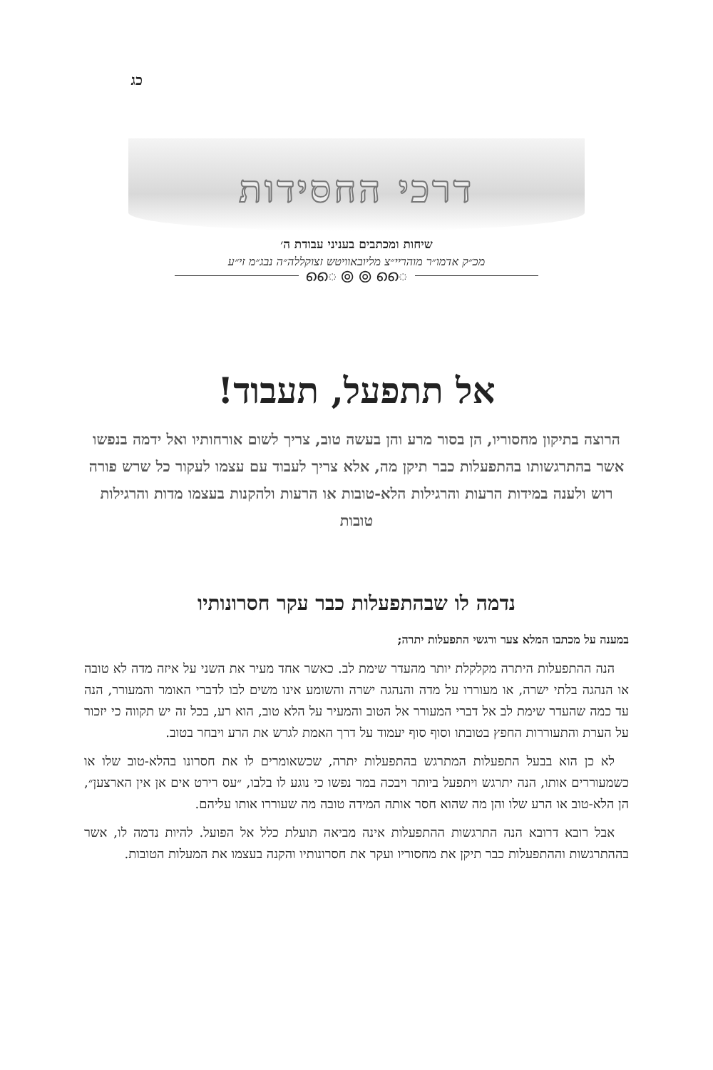כג
דרכי החסידות
שיחות ומכתבים בעניני עבודת ה׳
מכ״ק אדמו״ר מוהריי״צ מליובאוויטש זצוקללה״ה נבג״מ זי״ע
ൈ ⦾ ⦾ ൈ
אל תתפעל, תעבוד!
הרוצה בתיקון מחסוריו, הן בסור מרע והן בעשה טוב, צריך לשום אורחותיו ואל ידמה בנפשו אשר בהתרגשותו בהתפעלות כבר תיקן מה, אלא צריך לעבוד עם עצמו לעקור כל שרש פורה רוש ולענה במידות הרעות והרגילות הלא-טובות או הרעות ולהקנות בעצמו מדות והרגילות טובות
נדמה לו שבהתפעלות כבר עקר חסרונותיו
במענה על מכתבו המלא צער ורגשי התפעלות יתרה;
הנה ההתפעלות היתרה מקלקלת יותר מהעדר שימת לב. כאשר אחד מעיר את השני על איזה מדה לא טובה או הנהגה בלתי ישרה, או מעוררו על מדה והנהגה ישרה והשומע אינו משים לבו לדברי האומר והמעורר, הנה עד כמה שהעדר שימת לב אל דברי המעורר אל הטוב והמעיר על הלא טוב, הוא רע, בכל זה יש תקווה כי יזכור על הערת והתעוררות החפץ בטובתו וסוף סוף יעמוד על דרך האמת לגרש את הרע ויבחר בטוב.
לא כן הוא בבעל התפעלות המתרגש בהתפעלות יתרה, שכשאומרים לו את חסרונו בהלא-טוב שלו או כשמעוררים אותו, הנה יתרגש ויתפעל ביותר ויבכה במר נפשו כי נוגע לו בלבו, ״עס רירט אים אן אין הארצען״, הן הלא-טוב או הרע שלו והן מה שהוא חסר אותה המידה טובה מה שעוררו אותו עליהם.
אבל רובא דרובא הנה התרגשות ההתפעלות אינה מביאה תועלת כלל אל הפועל. להיות נדמה לו, אשר בההתרגשות וההתפעלות כבר תיקן את מחסוריו ועקר את חסרונותיו והקנה בעצמו את המעלות הטובות.